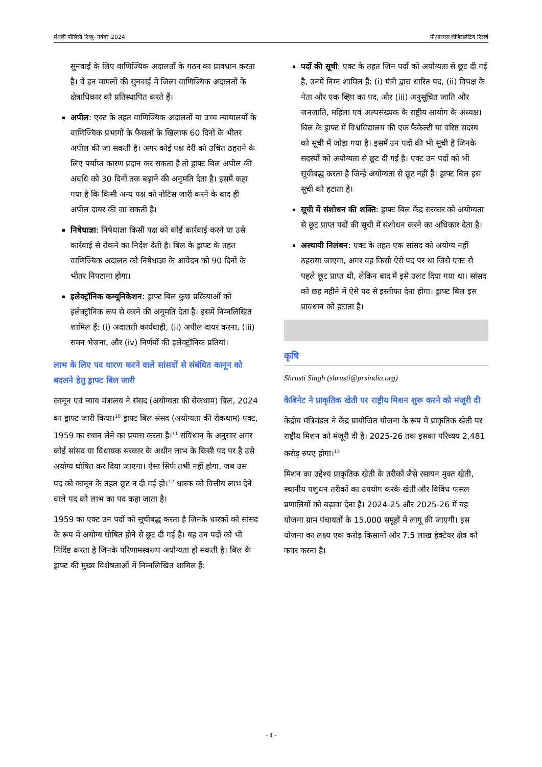मंथली पॉलिसी रिव्यू- नवंबर 2024 पीआरएस लेजिसलेटिव रिसर्च
सुनवाई के लिए वाणिज्यिक अदालतों के गठन का प्रावधान करता है। वे इन मामलों की सुनवाई में जिला वाणिज्यिक अदालतों के क्षेत्राधिकार को प्रतिस्थापित करते हैं।
अपील: एक्ट के तहत वाणिज्यिक अदालतों या उच्च न्यायालयों के वाणिज्यिक प्रभागों के फैसलों के खिलाफ 60 दिनों के भीतर अपील की जा सकती है। अगर कोई पक्ष देरी को उचित ठहराने के लिए पर्याप्त कारण प्रदान कर सकता है तो ड्राफ्ट बिल अपील की अवधि को 30 दिनों तक बढ़ाने की अनुमति देता है। इसमें कहा गया है कि किसी अन्य पक्ष को नोटिस जारी करने के बाद ही अपील दायर की जा सकती है।
निषेधाज्ञा: निषेधाज्ञा किसी पक्ष को कोई कार्रवाई करने या उसे कार्रवाई से रोकने का निर्देश देती है। बिल के ड्राफ्ट के तहत वाणिज्यिक अदालत को निषेधाज्ञा के आवेदन को 90 दिनों के भीतर निपटाना होगा।
इलेक्ट्रॉनिक कम्यूनिकेशन: ड्राफ्ट बिल कुछ प्रक्रियाओं को इलेक्ट्रॉनिक रूप से करने की अनुमति देता है। इसमें निम्नलिखित शामिल हैं: (i) अदालती कार्यवाही, (ii) अपील दायर करना, (iii) समन भेजना, और (iv) निर्णयों की इलेक्ट्रॉनिक प्रतियां।
लाभ के लिए पद धारण करने वाले सांसदों से संबंधित कानून को बदलने हेतु ड्राफ्ट बिल जारी
कानून एवं न्याय मंत्रालय ने संसद (अयोग्यता की रोकथाम) बिल, 2024 का ड्राफ्ट जारी किया।<sup>10</sup> ड्राफ्ट बिल संसद (अयोग्यता की रोकथाम) एक्ट, 1959 का स्थान लेने का प्रयास करता है।<sup>11</sup> संविधान के अनुसार अगर कोई सांसद या विधायक सरकार के अधीन लाभ के किसी पद पर है उसे अयोग्य घोषित कर दिया जाएगा। ऐसा सिर्फ तभी नहीं होगा, जब उस पद को कानून के तहत छूट न दी गई हो।<sup>12</sup> धारक को वित्तीय लाभ देने वाले पद को लाभ का पद कहा जाता है।
1959 का एक्ट उन पदों को सूचीबद्ध करता है जिनके धारकों को सांसद के रूप में अयोग्य घोषित होने से छूट दी गई है। यह उन पदों को भी निर्दिष्ट करता है जिनके परिणामस्वरूप अयोग्यता हो सकती है। बिल के ड्राफ्ट की मुख्य विशेषताओं में निम्नलिखित शामिल हैं:
पदों की सूची: एक्ट के तहत जिन पदों को अयोग्यता से छूट दी गई है, उनमें निम्न शामिल हैं: (i) मंत्री द्वारा धारित पद, (ii) विपक्ष के नेता और एक व्हिप का पद, और (iii) अनुसूचित जाति और जनजाति, महिला एवं अल्पसंख्यक के राष्ट्रीय आयोग के अध्यक्ष। बिल के ड्राफ्ट में विश्वविद्यालय की एक फैकेल्टी या वरिष्ठ सदस्य को सूची में जोड़ा गया है। इसमें उन पदों की भी सूची है जिनके सदस्यों को अयोग्यता से छूट दी गई है। एक्ट उन पदों को भी सूचीबद्ध करता है जिन्हें अयोग्यता से छूट नहीं हैं। ड्राफ्ट बिल इस सूची को हटाता है।
सूची में संशोधन की शक्ति: ड्राफ्ट बिल केंद्र सरकार को अयोग्यता से छूट प्राप्त पदों की सूची में संशोधन करने का अधिकार देता है।
अस्थायी निलंबन: एक्ट के तहत एक सांसद को अयोग्य नहीं ठहराया जाएगा, अगर वह किसी ऐसे पद पर था जिसे एक्ट से पहले छूट प्राप्त थी, लेकिन बाद में इसे उलट दिया गया था। सांसद को छह महीने में ऐसे पद से इस्तीफा देना होगा। ड्राफ्ट बिल इस प्रावधान को हटाता है।
कृषि
Shrusti Singh (shrusti@prsindia.org)
कैबिनेट ने प्राकृतिक खेती पर राष्ट्रीय मिशन शुरू करने को मंजूरी दी
केंद्रीय मंत्रिमंडल ने केंद्र प्रायोजित योजना के रूप में प्राकृतिक खेती पर राष्ट्रीय मिशन को मंजूरी दी है। 2025-26 तक इसका परिव्यय 2,481 करोड़ रुपए होगा।<sup>13</sup>
मिशन का उद्देश्य प्राकृतिक खेती के तरीकों जैसे रसायन मुक्त खेती, स्थानीय पशुधन तरीकों का उपयोग करके खेती और विविध फसल प्रणालियों को बढ़ावा देना है। 2024-25 और 2025-26 में यह योजना ग्राम पंचायतों के 15,000 समूहों में लागू की जाएगी। इस योजना का लक्ष्य एक करोड़ किसानों और 7.5 लाख हेक्टेयर क्षेत्र को कवर करना है।
- 4 -